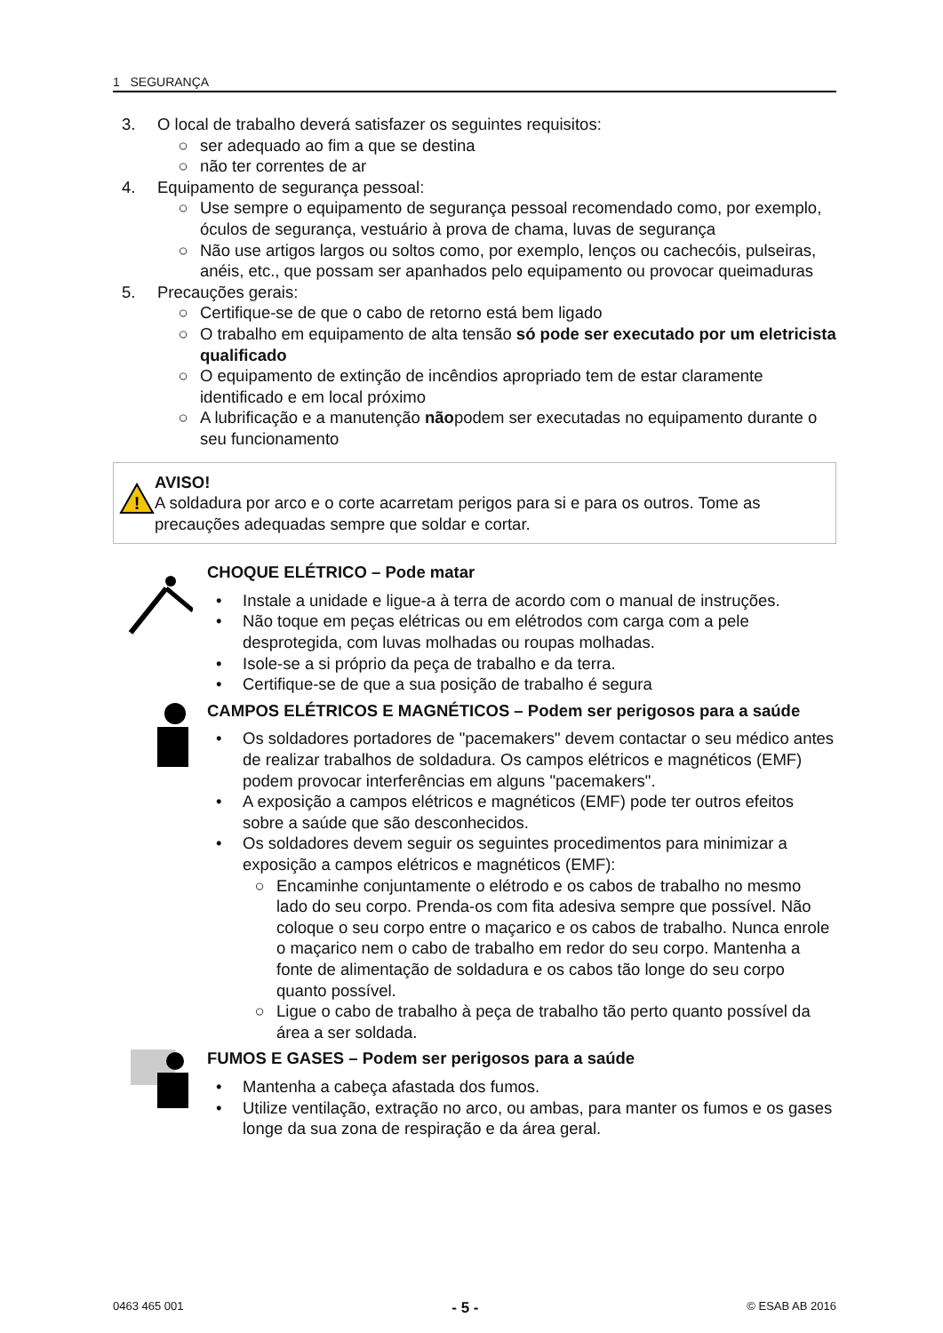1 SEGURANÇA
3. O local de trabalho deverá satisfazer os seguintes requisitos:
○ ser adequado ao fim a que se destina
○ não ter correntes de ar
4. Equipamento de segurança pessoal:
○ Use sempre o equipamento de segurança pessoal recomendado como, por exemplo, óculos de segurança, vestuário à prova de chama, luvas de segurança
○ Não use artigos largos ou soltos como, por exemplo, lenços ou cachecóis, pulseiras, anéis, etc., que possam ser apanhados pelo equipamento ou provocar queimaduras
5. Precauções gerais:
○ Certifique-se de que o cabo de retorno está bem ligado
○ O trabalho em equipamento de alta tensão só pode ser executado por um eletricista qualificado
○ O equipamento de extinção de incêndios apropriado tem de estar claramente identificado e em local próximo
○ A lubrificação e a manutenção nãopodem ser executadas no equipamento durante o seu funcionamento
!
AVISO!
A soldadura por arco e o corte acarretam perigos para si e para os outros. Tome as precauções adequadas sempre que soldar e cortar.
CHOQUE ELÉTRICO – Pode matar
• Instale a unidade e ligue-a à terra de acordo com o manual de instruções.
• Não toque em peças elétricas ou em elétrodos com carga com a pele desprotegida, com luvas molhadas ou roupas molhadas.
• Isole-se a si próprio da peça de trabalho e da terra.
• Certifique-se de que a sua posição de trabalho é segura
CAMPOS ELÉTRICOS E MAGNÉTICOS – Podem ser perigosos para a saúde
• Os soldadores portadores de "pacemakers" devem contactar o seu médico antes de realizar trabalhos de soldadura. Os campos elétricos e magnéticos (EMF) podem provocar interferências em alguns "pacemakers".
• A exposição a campos elétricos e magnéticos (EMF) pode ter outros efeitos sobre a saúde que são desconhecidos.
• Os soldadores devem seguir os seguintes procedimentos para minimizar a exposição a campos elétricos e magnéticos (EMF):
○ Encaminhe conjuntamente o elétrodo e os cabos de trabalho no mesmo lado do seu corpo. Prenda-os com fita adesiva sempre que possível. Não coloque o seu corpo entre o maçarico e os cabos de trabalho. Nunca enrole o maçarico nem o cabo de trabalho em redor do seu corpo. Mantenha a fonte de alimentação de soldadura e os cabos tão longe do seu corpo quanto possível.
○ Ligue o cabo de trabalho à peça de trabalho tão perto quanto possível da área a ser soldada.
FUMOS E GASES – Podem ser perigosos para a saúde
• Mantenha a cabeça afastada dos fumos.
• Utilize ventilação, extração no arco, ou ambas, para manter os fumos e os gases longe da sua zona de respiração e da área geral.
0463 465 001 - 5 - © ESAB AB 2016